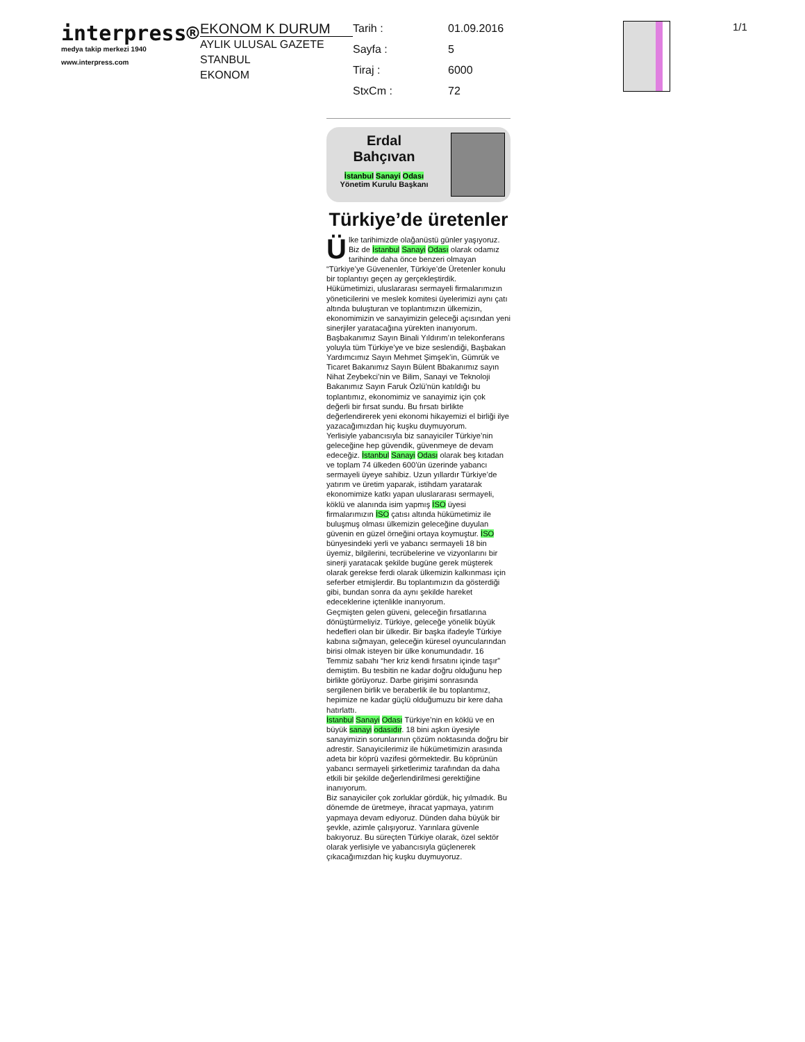interpress®
medya takip merkezi 1940
www.interpress.com
EKONOM K DURUM
AYLIK ULUSAL GAZETE
STANBUL
EKONOM
Tarih : 01.09.2016 Sayfa : 5 Tiraj : 6000 StxCm : 72
1/1
Erdal
Bahçıvan
İstanbul Sanayi Odası Yönetim Kurulu Başkanı
Türkiye’de üretenler
Ülke tarihimizde olağanüstü günler yaşıyoruz. Biz de İstanbul Sanayi Odası olarak odamız tarihinde daha önce benzeri olmayan “Türkiye’ye Güvenenler, Türkiye’de Üretenler konulu bir toplantıyı geçen ay gerçekleştirdik.
Hükümetimizi, uluslararası sermayeli firmalarımızın yöneticilerini ve meslek komitesi üyelerimizi aynı çatı altında buluşturan ve toplantımızın ülkemizin, ekonomimizin ve sanayimizin geleceği açısından yeni sinerjiler yaratacağına yürekten inanıyorum.
Başbakanımız Sayın Binali Yıldırım’ın telekonferans yoluyla tüm Türkiye’ye ve bize seslendiği, Başbakan Yardımcımız Sayın Mehmet Şimşek’in, Gümrük ve Ticaret Bakanımız Sayın Bülent Bbakanımız sayın Nihat Zeybekci’nin ve Bilim, Sanayi ve Teknoloji Bakanımız Sayın Faruk Özlü’nün katıldığı bu toplantımız, ekonomimiz ve sanayimiz için çok değerli bir fırsat sundu. Bu fırsatı birlikte değerlendirerek yeni ekonomi hikayemizi el birliği ilye yazacağımızdan hiç kuşku duymuyorum.
Yerlisiyle yabancısıyla biz sanayiciler Türkiye’nin geleceğine hep güvendik, güvenmeye de devam edeceğiz. İstanbul Sanayi Odası olarak beş kıtadan ve toplam 74 ülkeden 600’ün üzerinde yabancı sermayeli üyeye sahibiz. Uzun yıllardır Türkiye’de yatırım ve üretim yaparak, istihdam yaratarak ekonomimize katkı yapan uluslararası sermayeli, köklü ve alanında isim yapmış İSO üyesi firmalarımızın İSO çatısı altında hükümetimiz ile buluşmuş olması ülkemizin geleceğine duyulan güvenin en güzel örneğini ortaya koymuştur. İSO bünyesindeki yerli ve yabancı sermayeli 18 bin üyemiz, bilgilerini, tecrübelerine ve vizyonlarını bir sinerji yaratacak şekilde bugüne gerek müşterek olarak gerekse ferdi olarak ülkemizin kalkınması için seferber etmişlerdir. Bu toplantımızın da gösterdiği gibi, bundan sonra da aynı şekilde hareket edeceklerine içtenlikle inanıyorum.
Geçmişten gelen güveni, geleceğin fırsatlarına dönüştürmeliyiz. Türkiye, geleceğe yönelik büyük hedefleri olan bir ülkedir. Bir başka ifadeyle Türkiye kabına sığmayan, geleceğin küresel oyuncularından birisi olmak isteyen bir ülke konumundadır. 16 Temmiz sabahı “her kriz kendi fırsatını içinde taşır” demiştim. Bu tesbitin ne kadar doğru olduğunu hep birlikte görüyoruz. Darbe girişimi sonrasında sergilenen birlik ve beraberlik ile bu toplantımız, hepimize ne kadar güçlü olduğumuzu bir kere daha hatırlattı.
İstanbul Sanayi Odası Türkiye’nin en köklü ve en büyük sanayi odasıdır. 18 bini aşkın üyesiyle sanayimizin sorunlarının çözüm noktasında doğru bir adrestir. Sanayicilerimiz ile hükümetimizin arasında adeta bir köprü vazifesi görmektedir. Bu köprünün yabancı sermayeli şirketlerimiz tarafından da daha etkili bir şekilde değerlendirilmesi gerektiğine inanıyorum.
Biz sanayiciler çok zorluklar gördük, hiç yılmadık. Bu dönemde de üretmeye, ihracat yapmaya, yatırım yapmaya devam ediyoruz. Dünden daha büyük bir şevkle, azimle çalışıyoruz. Yarınlara güvenle bakıyoruz. Bu süreçten Türkiye olarak, özel sektör olarak yerlisiyle ve yabancısıyla güçlenerek çıkacağımızdan hiç kuşku duymuyoruz.